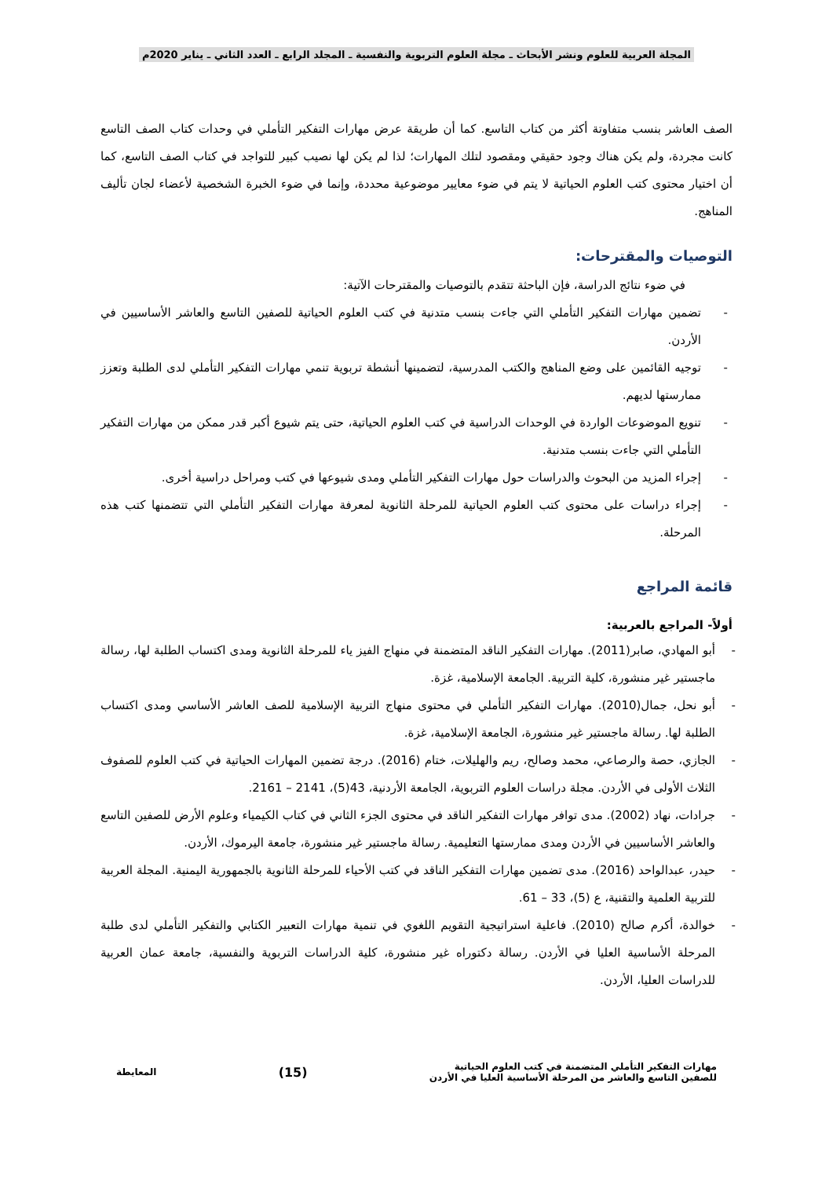المجلة العربية للعلوم ونشر الأبحاث ـ مجلة العلوم التربوية والنفسية ـ المجلد الرابع ـ العدد الثاني ـ يناير 2020م
الصف العاشر بنسب متفاوتة أكثر من كتاب التاسع. كما أن طريقة عرض مهارات التفكير التأملي في وحدات كتاب الصف التاسع كانت مجردة، ولم يكن هناك وجود حقيقي ومقصود لتلك المهارات؛ لذا لم يكن لها نصيب كبير للتواجد في كتاب الصف التاسع، كما أن اختيار محتوى كتب العلوم الحياتية لا يتم في ضوء معايير موضوعية محددة، وإنما في ضوء الخبرة الشخصية لأعضاء لجان تأليف المناهج.
التوصيات والمقترحات:
في ضوء نتائج الدراسة، فإن الباحثة تتقدم بالتوصيات والمقترحات الآتية:
- تضمين مهارات التفكير التأملي التي جاءت بنسب متدنية في كتب العلوم الحياتية للصفين التاسع والعاشر الأساسيين في الأردن.
- توجيه القائمين على وضع المناهج والكتب المدرسية، لتضمينها أنشطة تربوية تنمي مهارات التفكير التأملي لدى الطلبة وتعزز ممارستها لديهم.
- تنويع الموضوعات الواردة في الوحدات الدراسية في كتب العلوم الحياتية، حتى يتم شيوع أكبر قدر ممكن من مهارات التفكير التأملي التي جاءت بنسب متدنية.
- إجراء المزيد من البحوث والدراسات حول مهارات التفكير التأملي ومدى شيوعها في كتب ومراحل دراسية أخرى.
- إجراء دراسات على محتوى كتب العلوم الحياتية للمرحلة الثانوية لمعرفة مهارات التفكير التأملي التي تتضمنها كتب هذه المرحلة.
قائمة المراجع
أولاً- المراجع بالعربية:
- أبو المهادي، صابر(2011). مهارات التفكير الناقد المتضمنة في منهاج الفيز ياء للمرحلة الثانوية ومدى اكتساب الطلبة لها، رسالة ماجستير غير منشورة، كلية التربية. الجامعة الإسلامية، غزة.
- أبو نحل، جمال(2010). مهارات التفكير التأملي في محتوى منهاج التربية الإسلامية للصف العاشر الأساسي ومدى اكتساب الطلبة لها. رسالة ماجستير غير منشورة، الجامعة الإسلامية، غزة.
- الجازي، حصة والرصاعي، محمد وصالح، ريم والهليلات، ختام (2016). درجة تضمين المهارات الحياتية في كتب العلوم للصفوف الثلاث الأولى في الأردن. مجلة دراسات العلوم التربوية، الجامعة الأردنية، 43(5)، 2141 – 2161.
- جرادات، نهاد (2002). مدى توافر مهارات التفكير الناقد في محتوى الجزء الثاني في كتاب الكيمياء وعلوم الأرض للصفين التاسع والعاشر الأساسيين في الأردن ومدى ممارستها التعليمية. رسالة ماجستير غير منشورة، جامعة اليرموك، الأردن.
- حيدر، عبدالواحد (2016). مدى تضمين مهارات التفكير الناقد في كتب الأحياء للمرحلة الثانوية بالجمهورية اليمنية. المجلة العربية للتربية العلمية والتقنية، ع (5)، 33 – 61.
- خوالدة، أكرم صالح (2010). فاعلية استراتيجية التقويم اللغوي في تنمية مهارات التعبير الكتابي والتفكير التأملي لدى طلبة المرحلة الأساسية العليا في الأردن. رسالة دكتوراه غير منشورة، كلية الدراسات التربوية والنفسية، جامعة عمان العربية للدراسات العليا، الأردن.
مهارات التفكير التأملي المتضمنة في كتب العلوم الحياتية
للصفين التاسع والعاشر من المرحلة الأساسية العليا في الأردن
(15)
المعايطة